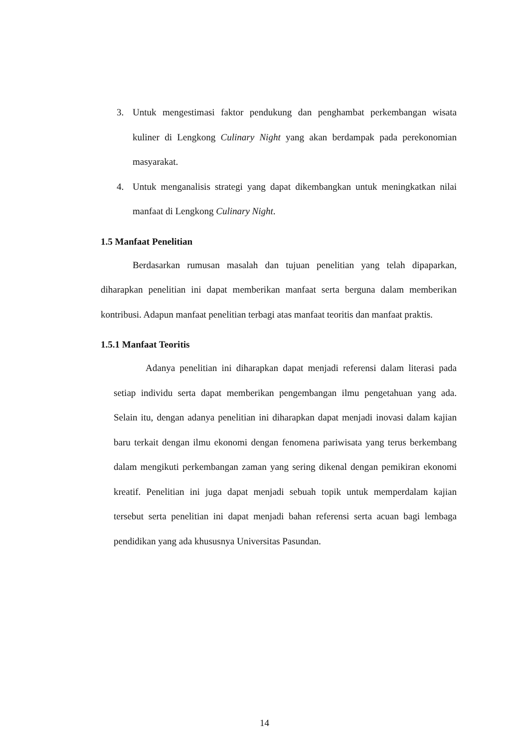3. Untuk mengestimasi faktor pendukung dan penghambat perkembangan wisata kuliner di Lengkong Culinary Night yang akan berdampak pada perekonomian masyarakat.
4. Untuk menganalisis strategi yang dapat dikembangkan untuk meningkatkan nilai manfaat di Lengkong Culinary Night.
1.5 Manfaat Penelitian
Berdasarkan rumusan masalah dan tujuan penelitian yang telah dipaparkan, diharapkan penelitian ini dapat memberikan manfaat serta berguna dalam memberikan kontribusi. Adapun manfaat penelitian terbagi atas manfaat teoritis dan manfaat praktis.
1.5.1 Manfaat Teoritis
Adanya penelitian ini diharapkan dapat menjadi referensi dalam literasi pada setiap individu serta dapat memberikan pengembangan ilmu pengetahuan yang ada. Selain itu, dengan adanya penelitian ini diharapkan dapat menjadi inovasi dalam kajian baru terkait dengan ilmu ekonomi dengan fenomena pariwisata yang terus berkembang dalam mengikuti perkembangan zaman yang sering dikenal dengan pemikiran ekonomi kreatif. Penelitian ini juga dapat menjadi sebuah topik untuk memperdalam kajian tersebut serta penelitian ini dapat menjadi bahan referensi serta acuan bagi lembaga pendidikan yang ada khususnya Universitas Pasundan.
14